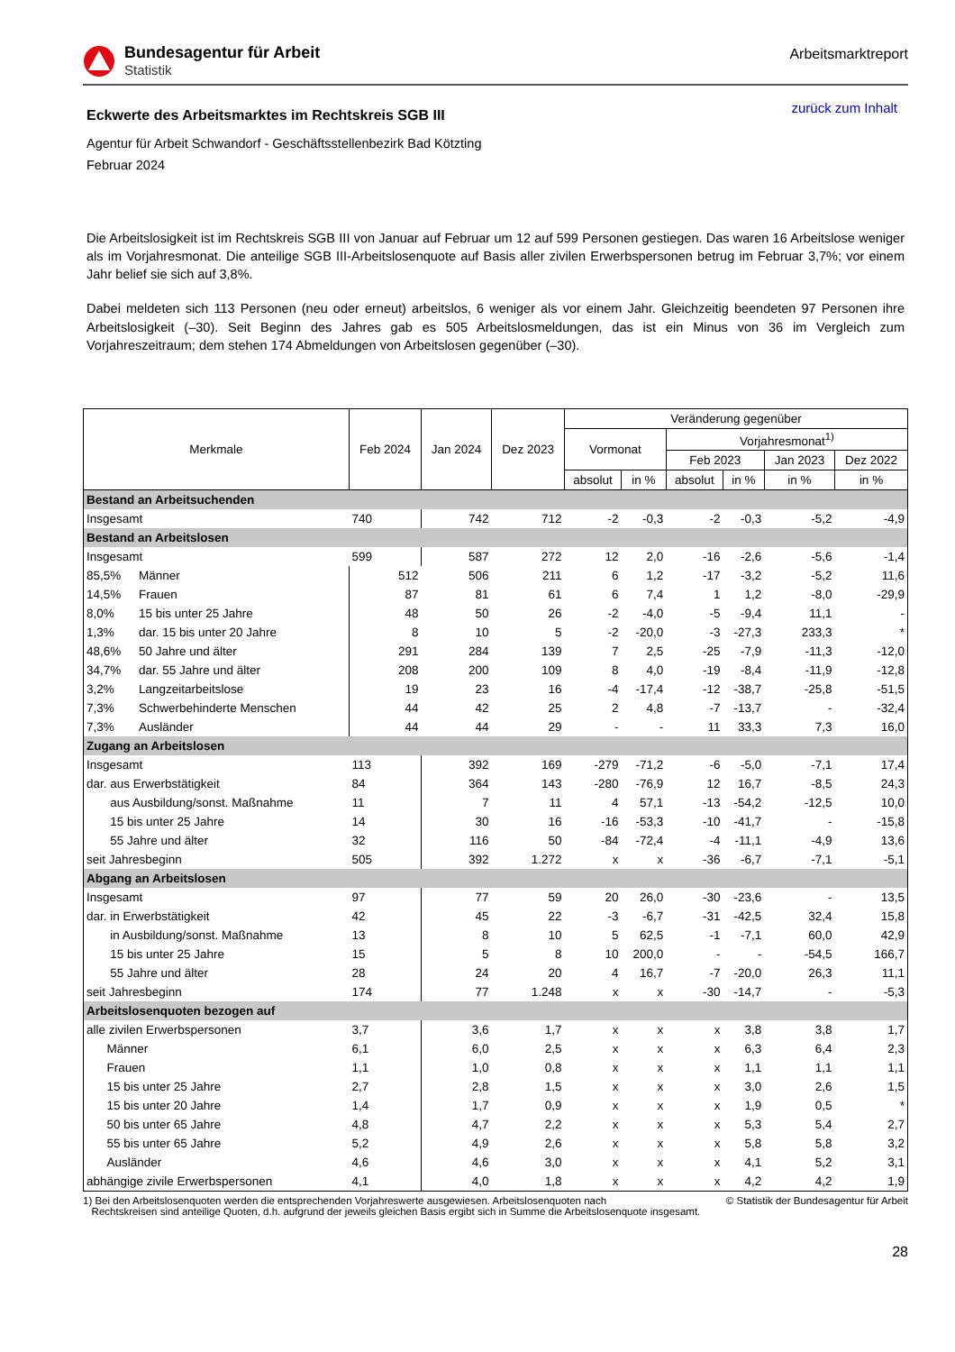Bundesagentur für Arbeit
Statistik
Arbeitsmarktreport
Eckwerte des Arbeitsmarktes im Rechtskreis SGB III
zurück zum Inhalt
Agentur für Arbeit Schwandorf - Geschäftsstellenbezirk Bad Kötzting
Februar 2024
Die Arbeitslosigkeit ist im Rechtskreis SGB III von Januar auf Februar um 12 auf 599 Personen gestiegen. Das waren 16 Arbeitslose weniger als im Vorjahresmonat. Die anteilige SGB III-Arbeitslosenquote auf Basis aller zivilen Erwerbspersonen betrug im Februar 3,7%; vor einem Jahr belief sie sich auf 3,8%.
Dabei meldeten sich 113 Personen (neu oder erneut) arbeitslos, 6 weniger als vor einem Jahr. Gleichzeitig beendeten 97 Personen ihre Arbeitslosigkeit (–30). Seit Beginn des Jahres gab es 505 Arbeitslosmeldungen, das ist ein Minus von 36 im Vergleich zum Vorjahreszeitraum; dem stehen 174 Abmeldungen von Arbeitslosen gegenüber (–30).
| Merkmale | | Feb 2024 | Jan 2024 | Dez 2023 | Veränderung gegenüber | | | | | |
| --- | --- | --- | --- | --- | --- | --- | --- | --- | --- | --- |
| | | | | | Vormonat | | Vorjahresmonat<sup>1)</sup> | | | |
| | | | | | | | Feb 2023 | | Jan 2023 | Dez 2022 |
| | | | | | absolut | in % | absolut | in % | in % | in % |
| Bestand an Arbeitsuchenden | | | | | | | | | | |
| Insgesamt | | 740 | 742 | 712 | -2 | -0,3 | -2 | -0,3 | -5,2 | -4,9 |
| Bestand an Arbeitslosen | | | | | | | | | | |
| Insgesamt | | 599 | 587 | 272 | 12 | 2,0 | -16 | -2,6 | -5,6 | -1,4 |
| 85,5% | Männer | 512 | 506 | 211 | 6 | 1,2 | -17 | -3,2 | -5,2 | 11,6 |
| 14,5% | Frauen | 87 | 81 | 61 | 6 | 7,4 | 1 | 1,2 | -8,0 | -29,9 |
| 8,0% | 15 bis unter 25 Jahre | 48 | 50 | 26 | -2 | -4,0 | -5 | -9,4 | 11,1 | - |
| 1,3% | dar. 15 bis unter 20 Jahre | 8 | 10 | 5 | -2 | -20,0 | -3 | -27,3 | 233,3 | * |
| 48,6% | 50 Jahre und älter | 291 | 284 | 139 | 7 | 2,5 | -25 | -7,9 | -11,3 | -12,0 |
| 34,7% | dar. 55 Jahre und älter | 208 | 200 | 109 | 8 | 4,0 | -19 | -8,4 | -11,9 | -12,8 |
| 3,2% | Langzeitarbeitslose | 19 | 23 | 16 | -4 | -17,4 | -12 | -38,7 | -25,8 | -51,5 |
| 7,3% | Schwerbehinderte Menschen | 44 | 42 | 25 | 2 | 4,8 | -7 | -13,7 | - | -32,4 |
| 7,3% | Ausländer | 44 | 44 | 29 | - | - | 11 | 33,3 | 7,3 | 16,0 |
| Zugang an Arbeitslosen | | | | | | | | | | |
| Insgesamt | | 113 | 392 | 169 | -279 | -71,2 | -6 | -5,0 | -7,1 | 17,4 |
| dar. aus Erwerbstätigkeit | | 84 | 364 | 143 | -280 | -76,9 | 12 | 16,7 | -8,5 | 24,3 |
| aus Ausbildung/sonst. Maßnahme | | 11 | 7 | 11 | 4 | 57,1 | -13 | -54,2 | -12,5 | 10,0 |
| 15 bis unter 25 Jahre | | 14 | 30 | 16 | -16 | -53,3 | -10 | -41,7 | - | -15,8 |
| 55 Jahre und älter | | 32 | 116 | 50 | -84 | -72,4 | -4 | -11,1 | -4,9 | 13,6 |
| seit Jahresbeginn | | 505 | 392 | 1.272 | x | x | -36 | -6,7 | -7,1 | -5,1 |
| Abgang an Arbeitslosen | | | | | | | | | | |
| Insgesamt | | 97 | 77 | 59 | 20 | 26,0 | -30 | -23,6 | - | 13,5 |
| dar. in Erwerbstätigkeit | | 42 | 45 | 22 | -3 | -6,7 | -31 | -42,5 | 32,4 | 15,8 |
| in Ausbildung/sonst. Maßnahme | | 13 | 8 | 10 | 5 | 62,5 | -1 | -7,1 | 60,0 | 42,9 |
| 15 bis unter 25 Jahre | | 15 | 5 | 8 | 10 | 200,0 | - | - | -54,5 | 166,7 |
| 55 Jahre und älter | | 28 | 24 | 20 | 4 | 16,7 | -7 | -20,0 | 26,3 | 11,1 |
| seit Jahresbeginn | | 174 | 77 | 1.248 | x | x | -30 | -14,7 | - | -5,3 |
| Arbeitslosenquoten bezogen auf | | | | | | | | | | |
| alle zivilen Erwerbspersonen | | 3,7 | 3,6 | 1,7 | x | x | x | 3,8 | 3,8 | 1,7 |
| Männer | | 6,1 | 6,0 | 2,5 | x | x | x | 6,3 | 6,4 | 2,3 |
| Frauen | | 1,1 | 1,0 | 0,8 | x | x | x | 1,1 | 1,1 | 1,1 |
| 15 bis unter 25 Jahre | | 2,7 | 2,8 | 1,5 | x | x | x | 3,0 | 2,6 | 1,5 |
| 15 bis unter 20 Jahre | | 1,4 | 1,7 | 0,9 | x | x | x | 1,9 | 0,5 | * |
| 50 bis unter 65 Jahre | | 4,8 | 4,7 | 2,2 | x | x | x | 5,3 | 5,4 | 2,7 |
| 55 bis unter 65 Jahre | | 5,2 | 4,9 | 2,6 | x | x | x | 5,8 | 5,8 | 3,2 |
| Ausländer | | 4,6 | 4,6 | 3,0 | x | x | x | 4,1 | 5,2 | 3,1 |
| abhängige zivile Erwerbspersonen | | 4,1 | 4,0 | 1,8 | x | x | x | 4,2 | 4,2 | 1,9 |
1) Bei den Arbeitslosenquoten werden die entsprechenden Vorjahreswerte ausgewiesen. Arbeitslosenquoten nach
Rechtskreisen sind anteilige Quoten, d.h. aufgrund der jeweils gleichen Basis ergibt sich in Summe die Arbeitslosenquote insgesamt.
© Statistik der Bundesagentur für Arbeit
28